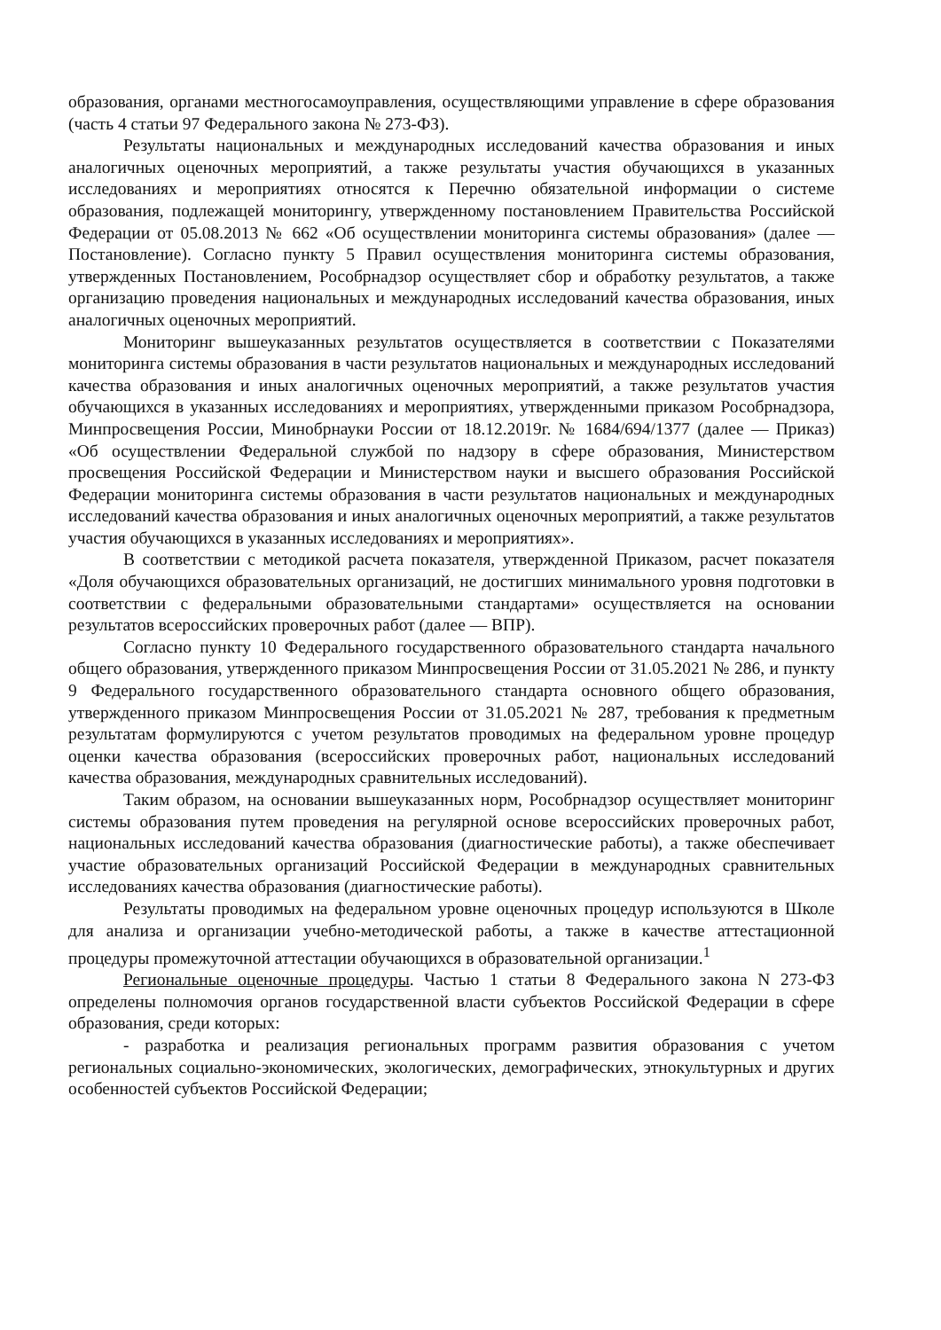образования, органами местногосамоуправления, осуществляющими управление в сфере образования (часть 4 статьи 97 Федерального закона № 273-ФЗ).
Результаты национальных и международных исследований качества образования и иных аналогичных оценочных мероприятий, а также результаты участия обучающихся в указанных исследованиях и мероприятиях относятся к Перечню обязательной информации о системе образования, подлежащей мониторингу, утвержденному постановлением Правительства Российской Федерации от 05.08.2013 № 662 «Об осуществлении мониторинга системы образования» (далее — Постановление). Согласно пункту 5 Правил осуществления мониторинга системы образования, утвержденных Постановлением, Рособрнадзор осуществляет сбор и обработку результатов, а также организацию проведения национальных и международных исследований качества образования, иных аналогичных оценочных мероприятий.
Мониторинг вышеуказанных результатов осуществляется в соответствии с Показателями мониторинга системы образования в части результатов национальных и международных исследований качества образования и иных аналогичных оценочных мероприятий, а также результатов участия обучающихся в указанных исследованиях и мероприятиях, утвержденными приказом Рособрнадзора, Минпросвещения России, Минобрнауки России от 18.12.2019г. № 1684/694/1377 (далее — Приказ) «Об осуществлении Федеральной службой по надзору в сфере образования, Министерством просвещения Российской Федерации и Министерством науки и высшего образования Российской Федерации мониторинга системы образования в части результатов национальных и международных исследований качества образования и иных аналогичных оценочных мероприятий, а также результатов участия обучающихся в указанных исследованиях и мероприятиях».
В соответствии с методикой расчета показателя, утвержденной Приказом, расчет показателя «Доля обучающихся образовательных организаций, не достигших минимального уровня подготовки в соответствии с федеральными образовательными стандартами» осуществляется на основании результатов всероссийских проверочных работ (далее — ВПР).
Согласно пункту 10 Федерального государственного образовательного стандарта начального общего образования, утвержденного приказом Минпросвещения России от 31.05.2021 № 286, и пункту 9 Федерального государственного образовательного стандарта основного общего образования, утвержденного приказом Минпросвещения России от 31.05.2021 № 287, требования к предметным результатам формулируются с учетом результатов проводимых на федеральном уровне процедур оценки качества образования (всероссийских проверочных работ, национальных исследований качества образования, международных сравнительных исследований).
Таким образом, на основании вышеуказанных норм, Рособрнадзор осуществляет мониторинг системы образования путем проведения на регулярной основе всероссийских проверочных работ, национальных исследований качества образования (диагностические работы), а также обеспечивает участие образовательных организаций Российской Федерации в международных сравнительных исследованиях качества образования (диагностические работы).
Результаты проводимых на федеральном уровне оценочных процедур используются в Школе для анализа и организации учебно-методической работы, а также в качестве аттестационной процедуры промежуточной аттестации обучающихся в образовательной организации.<sup>1</sup>
Региональные оценочные процедуры. Частью 1 статьи 8 Федерального закона N 273-ФЗ определены полномочия органов государственной власти субъектов Российской Федерации в сфере образования, среди которых:
- разработка и реализация региональных программ развития образования с учетом региональных социально-экономических, экологических, демографических, этнокультурных и других особенностей субъектов Российской Федерации;